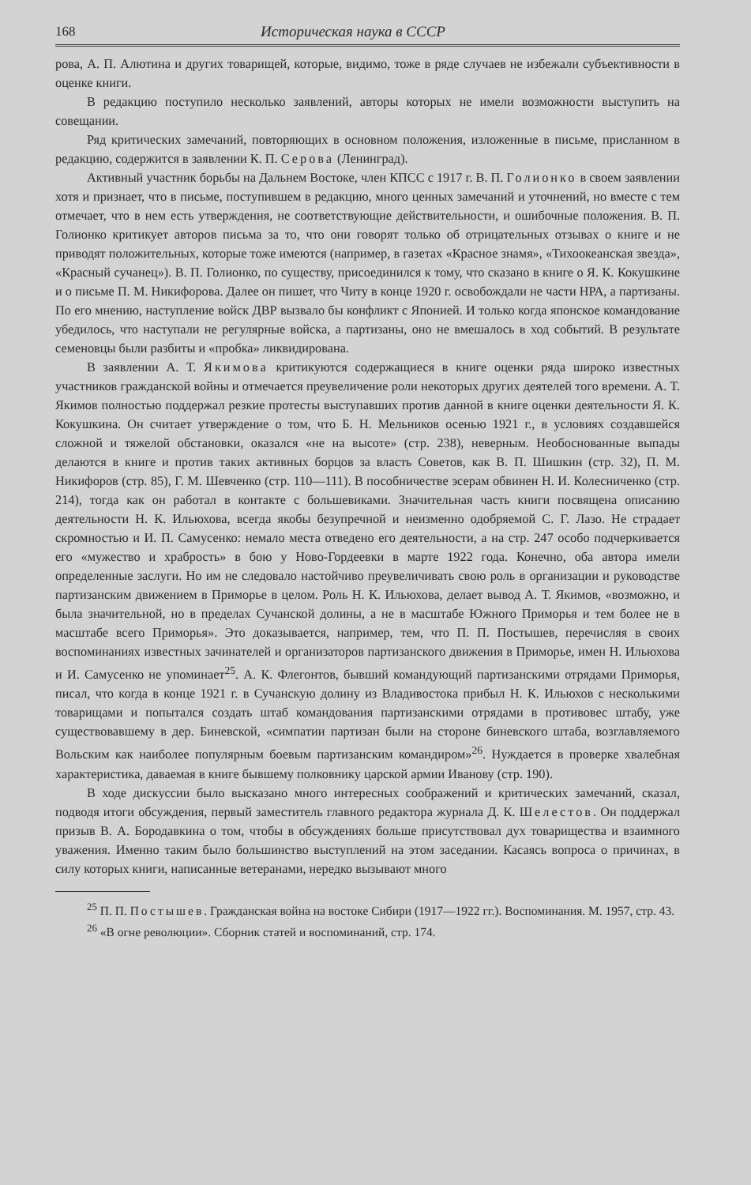168 Историческая наука в СССР
рова, А. П. Алютина и других товарищей, которые, видимо, тоже в ряде случаев не избежали субъективности в оценке книги.
В редакцию поступило несколько заявлений, авторы которых не имели возможности выступить на совещании.
Ряд критических замечаний, повторяющих в основном положения, изложенные в письме, присланном в редакцию, содержится в заявлении К. П. Серова (Ленинград).
Активный участник борьбы на Дальнем Востоке, член КПСС с 1917 г. В. П. Голионко в своем заявлении хотя и признает, что в письме, поступившем в редакцию, много ценных замечаний и уточнений, но вместе с тем отмечает, что в нем есть утверждения, не соответствующие действительности, и ошибочные положения. В. П. Голионко критикует авторов письма за то, что они говорят только об отрицательных отзывах о книге и не приводят положительных, которые тоже имеются (например, в газетах «Красное знамя», «Тихоокеанская звезда», «Красный сучанец»). В. П. Голионко, по существу, присоединился к тому, что сказано в книге о Я. К. Кокушкине и о письме П. М. Никифорова. Далее он пишет, что Читу в конце 1920 г. освобождали не части НРА, а партизаны. По его мнению, наступление войск ДВР вызвало бы конфликт с Японией. И только когда японское командование убедилось, что наступали не регулярные войска, а партизаны, оно не вмешалось в ход событий. В результате семеновцы были разбиты и «пробка» ликвидирована.
В заявлении А. Т. Якимова критикуются содержащиеся в книге оценки ряда широко известных участников гражданской войны и отмечается преувеличение роли некоторых других деятелей того времени. А. Т. Якимов полностью поддержал резкие протесты выступавших против данной в книге оценки деятельности Я. К. Кокушкина. Он считает утверждение о том, что Б. Н. Мельников осенью 1921 г., в условиях создавшейся сложной и тяжелой обстановки, оказался «не на высоте» (стр. 238), неверным. Необоснованные выпады делаются в книге и против таких активных борцов за власть Советов, как В. П. Шишкин (стр. 32), П. М. Никифоров (стр. 85), Г. М. Шевченко (стр. 110—111). В пособничестве эсерам обвинен Н. И. Колесниченко (стр. 214), тогда как он работал в контакте с большевиками. Значительная часть книги посвящена описанию деятельности Н. К. Ильюхова, всегда якобы безупречной и неизменно одобряемой С. Г. Лазо. Не страдает скромностью и И. П. Самусенко: немало места отведено его деятельности, а на стр. 247 особо подчеркивается его «мужество и храбрость» в бою у Ново-Гордеевки в марте 1922 года. Конечно, оба автора имели определенные заслуги. Но им не следовало настойчиво преувеличивать свою роль в организации и руководстве партизанским движением в Приморье в целом. Роль Н. К. Ильюхова, делает вывод А. Т. Якимов, «возможно, и была значительной, но в пределах Сучанской долины, а не в масштабе Южного Приморья и тем более не в масштабе всего Приморья». Это доказывается, например, тем, что П. П. Постышев, перечисляя в своих воспоминаниях известных зачинателей и организаторов партизанского движения в Приморье, имен Н. Ильюхова и И. Самусенко не упоминает<sup>25</sup>. А. К. Флегонтов, бывший командующий партизанскими отрядами Приморья, писал, что когда в конце 1921 г. в Сучанскую долину из Владивостока прибыл Н. К. Ильюхов с несколькими товарищами и попытался создать штаб командования партизанскими отрядами в противовес штабу, уже существовавшему в дер. Биневской, «симпатии партизан были на стороне биневского штаба, возглавляемого Вольским как наиболее популярным боевым партизанским командиром»<sup>26</sup>. Нуждается в проверке хвалебная характеристика, даваемая в книге бывшему полковнику царской армии Иванову (стр. 190).
В ходе дискуссии было высказано много интересных соображений и критических замечаний, сказал, подводя итоги обсуждения, первый заместитель главного редактора журнала Д. К. Шелестов. Он поддержал призыв В. А. Бородавкина о том, чтобы в обсуждениях больше присутствовал дух товарищества и взаимного уважения. Именно таким было большинство выступлений на этом заседании. Касаясь вопроса о причинах, в силу которых книги, написанные ветеранами, нередко вызывают много
<sup>25</sup> П. П. Постышев. Гражданская война на востоке Сибири (1917—1922 гг.). Воспоминания. М. 1957, стр. 43.
<sup>26</sup> «В огне революции». Сборник статей и воспоминаний, стр. 174.